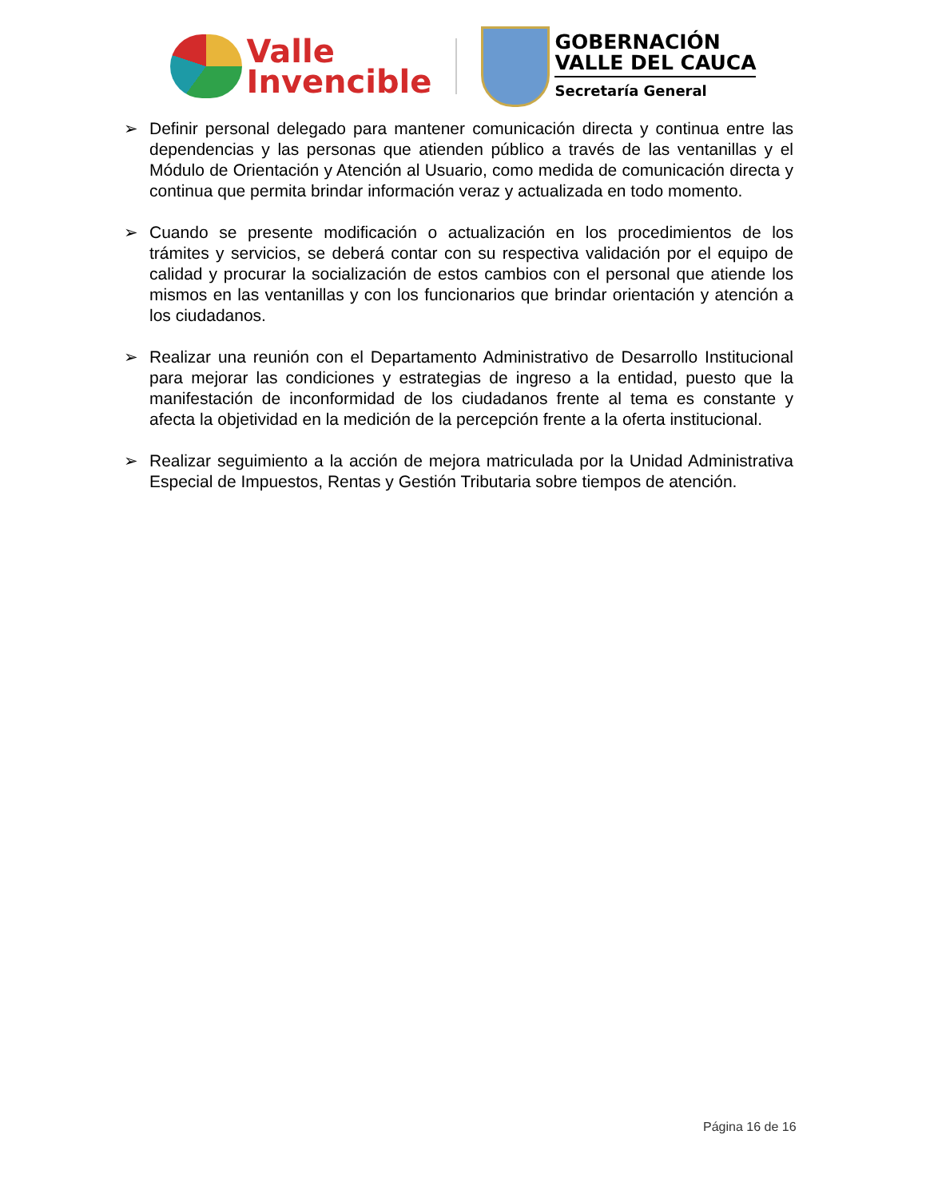Valle
Invencible
GOBERNACIÓN
VALLE DEL CAUCA
Secretaría General
➢ Definir personal delegado para mantener comunicación directa y continua entre las dependencias y las personas que atienden público a través de las ventanillas y el Módulo de Orientación y Atención al Usuario, como medida de comunicación directa y continua que permita brindar información veraz y actualizada en todo momento.
➢ Cuando se presente modificación o actualización en los procedimientos de los trámites y servicios, se deberá contar con su respectiva validación por el equipo de calidad y procurar la socialización de estos cambios con el personal que atiende los mismos en las ventanillas y con los funcionarios que brindar orientación y atención a los ciudadanos.
➢ Realizar una reunión con el Departamento Administrativo de Desarrollo Institucional para mejorar las condiciones y estrategias de ingreso a la entidad, puesto que la manifestación de inconformidad de los ciudadanos frente al tema es constante y afecta la objetividad en la medición de la percepción frente a la oferta institucional.
➢ Realizar seguimiento a la acción de mejora matriculada por la Unidad Administrativa Especial de Impuestos, Rentas y Gestión Tributaria sobre tiempos de atención.
Página 16 de 16